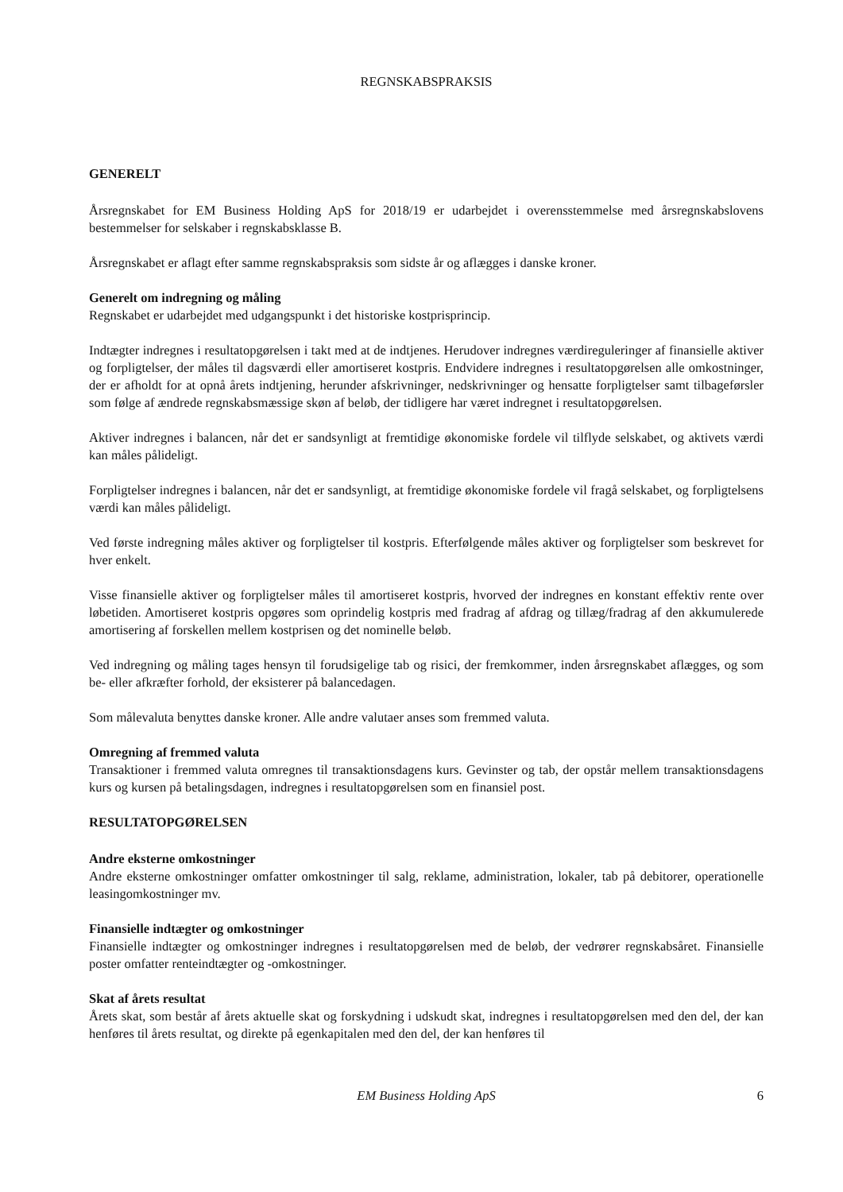REGNSKABSPRAKSIS
GENERELT
Årsregnskabet for EM Business Holding ApS for 2018/19 er udarbejdet i overensstemmelse med årsregnskabslovens bestemmelser for selskaber i regnskabsklasse B.
Årsregnskabet er aflagt efter samme regnskabspraksis som sidste år og aflægges i danske kroner.
Generelt om indregning og måling
Regnskabet er udarbejdet med udgangspunkt i det historiske kostprisprincip.
Indtægter indregnes i resultatopgørelsen i takt med at de indtjenes. Herudover indregnes værdireguleringer af finansielle aktiver og forpligtelser, der måles til dagsværdi eller amortiseret kostpris. Endvidere indregnes i resultatopgørelsen alle omkostninger, der er afholdt for at opnå årets indtjening, herunder afskrivninger, nedskrivninger og hensatte forpligtelser samt tilbageførsler som følge af ændrede regnskabsmæssige skøn af beløb, der tidligere har været indregnet i resultatopgørelsen.
Aktiver indregnes i balancen, når det er sandsynligt at fremtidige økonomiske fordele vil tilflyde selskabet, og aktivets værdi kan måles pålideligt.
Forpligtelser indregnes i balancen, når det er sandsynligt, at fremtidige økonomiske fordele vil fragå selskabet, og forpligtelsens værdi kan måles pålideligt.
Ved første indregning måles aktiver og forpligtelser til kostpris. Efterfølgende måles aktiver og forpligtelser som beskrevet for hver enkelt.
Visse finansielle aktiver og forpligtelser måles til amortiseret kostpris, hvorved der indregnes en konstant effektiv rente over løbetiden. Amortiseret kostpris opgøres som oprindelig kostpris med fradrag af afdrag og tillæg/fradrag af den akkumulerede amortisering af forskellen mellem kostprisen og det nominelle beløb.
Ved indregning og måling tages hensyn til forudsigelige tab og risici, der fremkommer, inden årsregnskabet aflægges, og som be- eller afkræfter forhold, der eksisterer på balancedagen.
Som målevaluta benyttes danske kroner. Alle andre valutaer anses som fremmed valuta.
Omregning af fremmed valuta
Transaktioner i fremmed valuta omregnes til transaktionsdagens kurs. Gevinster og tab, der opstår mellem transaktionsdagens kurs og kursen på betalingsdagen, indregnes i resultatopgørelsen som en finansiel post.
RESULTATOPGØRELSEN
Andre eksterne omkostninger
Andre eksterne omkostninger omfatter omkostninger til salg, reklame, administration, lokaler, tab på debitorer, operationelle leasingomkostninger mv.
Finansielle indtægter og omkostninger
Finansielle indtægter og omkostninger indregnes i resultatopgørelsen med de beløb, der vedrører regnskabsåret. Finansielle poster omfatter renteindtægter og -omkostninger.
Skat af årets resultat
Årets skat, som består af årets aktuelle skat og forskydning i udskudt skat, indregnes i resultatopgørelsen med den del, der kan henføres til årets resultat, og direkte på egenkapitalen med den del, der kan henføres til
EM Business Holding ApS 6